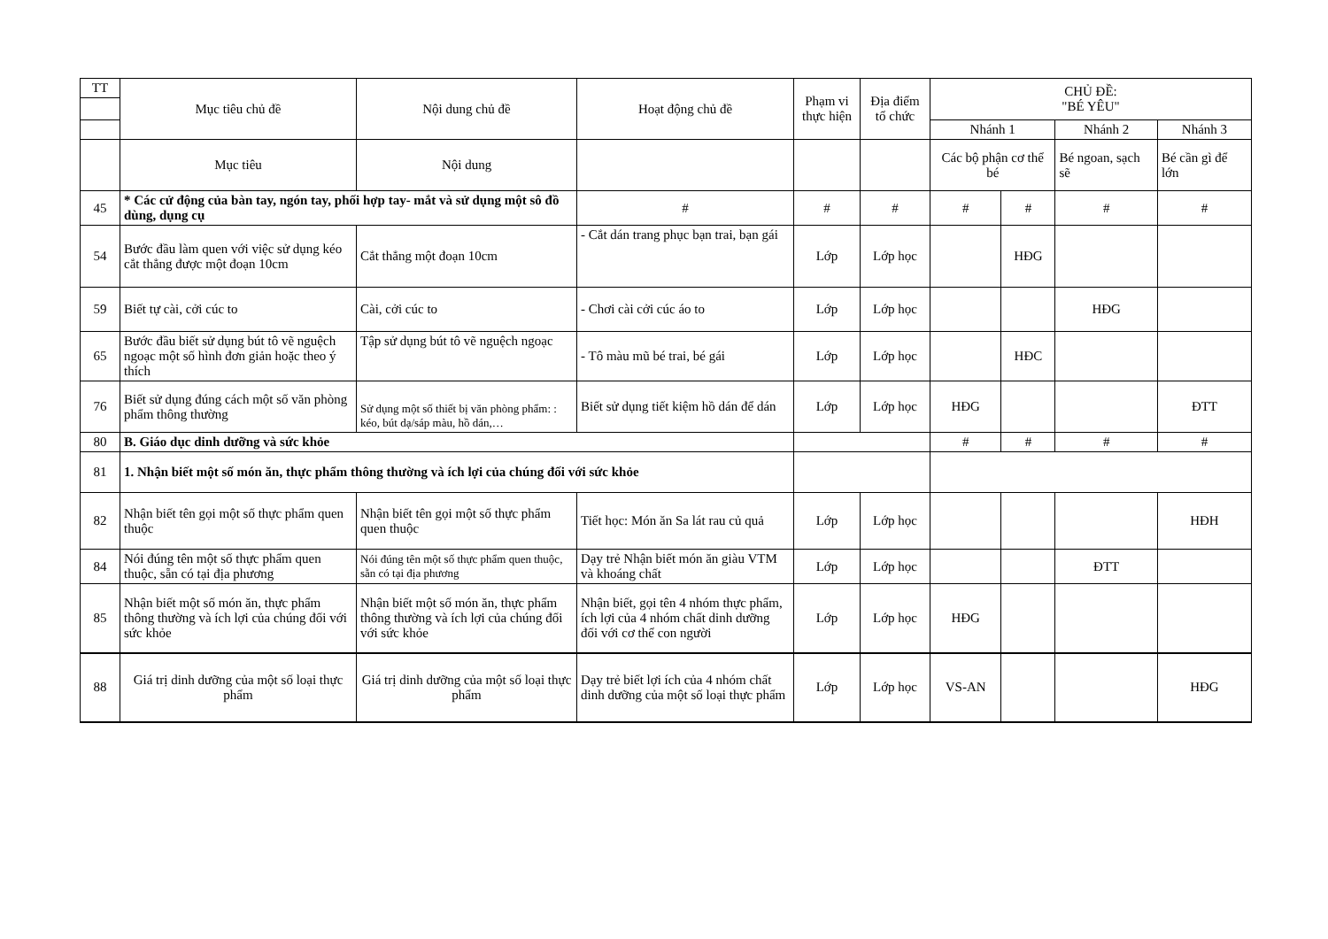| TT | Mục tiêu chủ đề | Nội dung chủ đề | Hoạt động chủ đề | Phạm vi thực hiện | Địa điểm tổ chức | CHỦ ĐỀ: "BÉ YÊU" | | | |
| --- | --- | --- | --- | --- | --- | --- | --- | --- | --- |
| | | | | | | Nhánh 1 | | Nhánh 2 | Nhánh 3 |
| | Mục tiêu | Nội dung | | | | Các bộ phận cơ thể bé | | Bé ngoan, sạch sẽ | Bé cần gì để lớn |
| 45 | * Các cử động của bàn tay, ngón tay, phối hợp tay- mắt và sử dụng một sô đồ dùng, dụng cụ | | # | # | # | # | # | # | # |
| 54 | Bước đầu làm quen với việc sử dụng kéo cắt thẳng được một đoạn 10cm | Cắt thẳng một đoạn 10cm | - Cắt dán trang phục bạn trai, bạn gái | Lớp | Lớp học | | HĐG | | |
| 59 | Biết tự cài, cởi cúc to | Cài, cởi cúc to | - Chơi cài cởi cúc áo to | Lớp | Lớp học | | | HĐG | |
| 65 | Bước đầu biết sử dụng bút tô vẽ nguệch ngoạc một số hình đơn giản hoặc theo ý thích | Tập sử dụng bút tô vẽ nguệch ngoạc | - Tô màu mũ bé trai, bé gái | Lớp | Lớp học | | HĐC | | |
| 76 | Biết sử dụng đúng cách một số văn phòng phẩm thông thường | Sử dụng một số thiết bị văn phòng phẩm: : kéo, bút dạ/sáp màu, hồ dán,… | Biết sử dụng tiết kiệm hồ dán để dán | Lớp | Lớp học | HĐG | | | ĐTT |
| 80 | B. Giáo dục dinh dưỡng và sức khỏe | | | | | # | # | # | # |
| 81 | 1. Nhận biết một số món ăn, thực phẩm thông thường và ích lợi của chúng đối với sức khỏe | | | | | | | | |
| 82 | Nhận biết tên gọi một số thực phẩm quen thuộc | Nhận biết tên gọi một số thực phẩm quen thuộc | Tiết học: Món ăn Sa lát rau củ quả | Lớp | Lớp học | | | | HĐH |
| 84 | Nói đúng tên một số thực phẩm quen thuộc, sẵn có tại địa phương | Nói đúng tên một số thực phẩm quen thuộc, sẵn có tại địa phương | Dạy trẻ Nhận biết món ăn giàu VTM và khoáng chất | Lớp | Lớp học | | | ĐTT | |
| 85 | Nhận biết một số món ăn, thực phẩm thông thường và ích lợi của chúng đối với sức khỏe | Nhận biết một số món ăn, thực phẩm thông thường và ích lợi của chúng đối với sức khỏe | Nhận biết, gọi tên 4 nhóm thực phẩm, ích lợi của 4 nhóm chất dinh dưỡng đối với cơ thể con người | Lớp | Lớp học | HĐG | | | |
| 88 | Giá trị dinh dưỡng của một số loại thực phẩm | Giá trị dinh dưỡng của một số loại thực phẩm | Dạy trẻ biết lợi ích của 4 nhóm chất dinh dưỡng của một số loại thực phẩm | Lớp | Lớp học | VS-AN | | | HĐG |